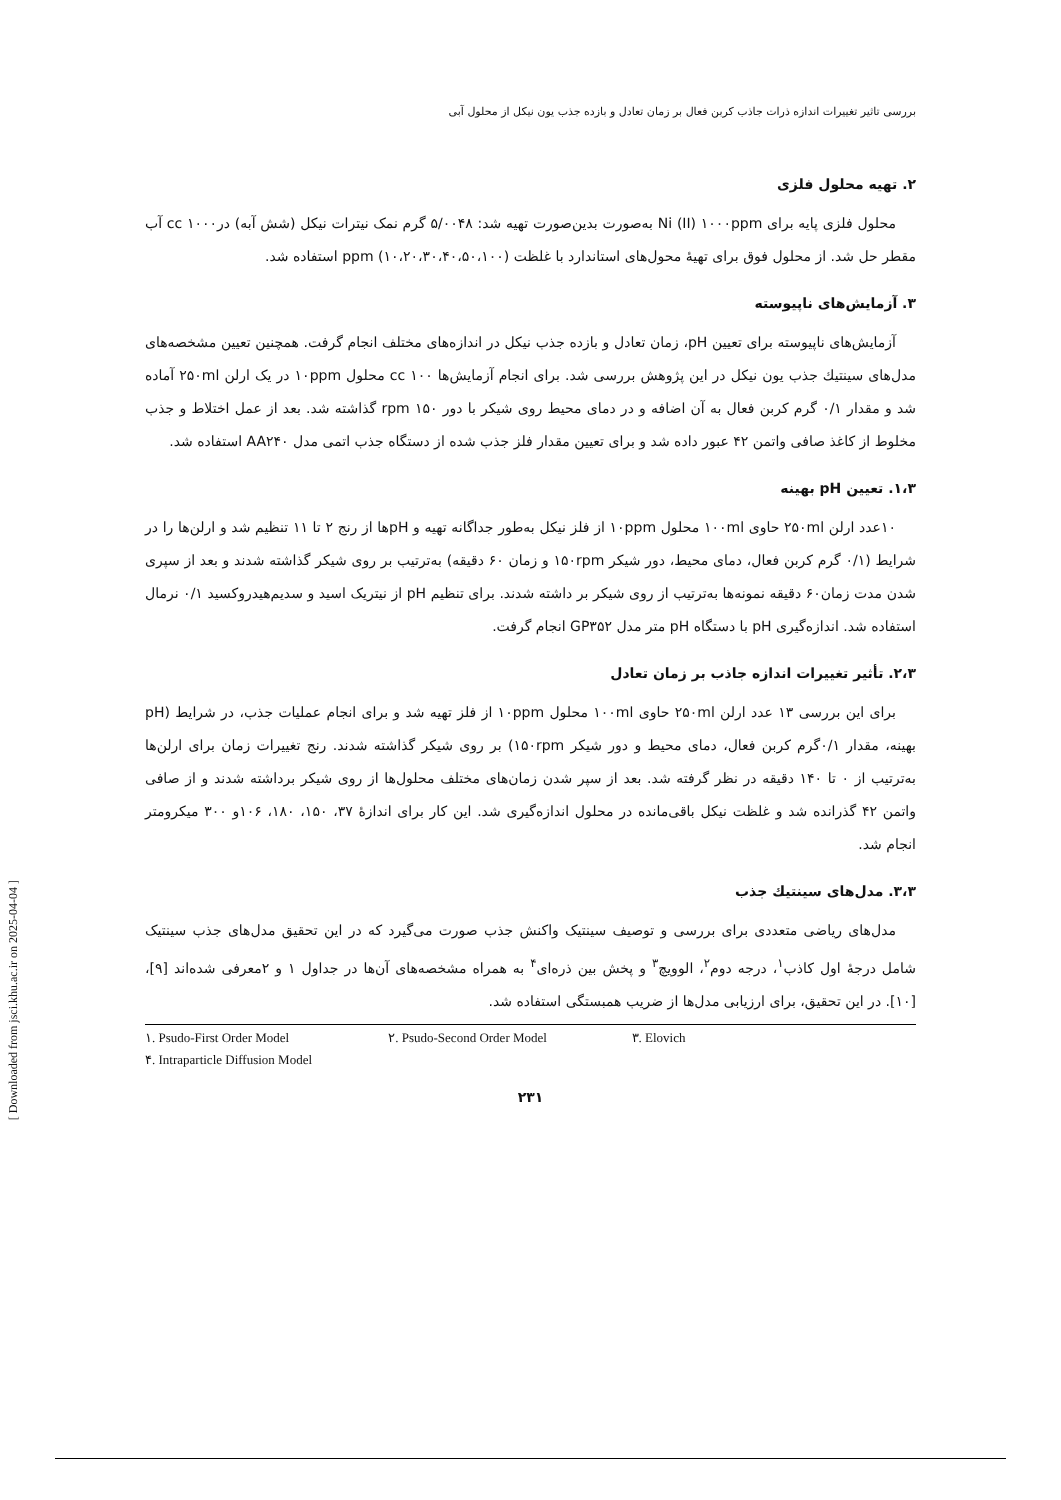بررسی تاثیر تغییرات اندازه ذرات جاذب کربن فعال بر زمان تعادل و بازده جذب یون نیکل از محلول آبی
۲. تهیه محلول فلزی
محلول فلزی پایه برای Ni (II) ۱۰۰۰ppm به‌صورت بدین‌صورت تهیه شد: ۵/۰۰۴۸ گرم نمک نیترات نیکل (شش آبه) درcc ۱۰۰۰ آب مقطر حل شد. از محلول فوق برای تهیهٔ محول‌های استاندارد با غلظت ppm (۱۰،۲۰،۳۰،۴۰،۵۰،۱۰۰) استفاده شد.
۳. آزمایش‌های ناپیوسته
آزمایش‌های ناپیوسته برای تعیین pH، زمان تعادل و بازده جذب نیکل در اندازه‌های مختلف انجام گرفت. همچنین تعیین مشخصه‌های مدل‌های سینتیك جذب یون نیکل در این پژوهش بررسی شد. برای انجام آزمایش‌ها cc ۱۰۰ محلول ۱۰ppm در یک ارلن ۲۵۰ml آماده شد و مقدار ۰/۱ گرم کربن فعال به آن اضافه و در دمای محیط روی شیکر با دور rpm ۱۵۰ گذاشته شد. بعد از عمل اختلاط و جذب مخلوط از کاغذ صافی واتمن ۴۲ عبور داده شد و برای تعیین مقدار فلز جذب شده از دستگاه جذب اتمی مدل AA۲۴۰ استفاده شد.
۱،۳. تعیین pH بهینه
۱۰عدد ارلن ۲۵۰ml حاوی ۱۰۰ml محلول ۱۰ppm از فلز نیکل به‌طور جداگانه تهیه و pHها از رنج ۲ تا ۱۱ تنظیم شد و ارلن‌ها را در شرایط (۰/۱ گرم کربن فعال، دمای محیط، دور شیکر ۱۵۰rpm و زمان ۶۰ دقیقه) به‌ترتیب بر روی شیکر گذاشته شدند و بعد از سپری شدن مدت زمان۶۰ دقیقه نمونه‌ها به‌ترتیب از روی شیکر بر داشته شدند. برای تنظیم pH از نیتریک اسید و سدیم‌هیدروکسید ۰/۱ نرمال استفاده شد. اندازه‌گیری pH با دستگاه pH متر مدل GP۳۵۲ انجام گرفت.
۲،۳. تأثیر تغییرات اندازه جاذب بر زمان تعادل
برای این بررسی ۱۳ عدد ارلن ۲۵۰ml حاوی ۱۰۰ml محلول ۱۰ppm از فلز تهیه شد و برای انجام عملیات جذب، در شرایط (pH بهینه، مقدار ۰/۱گرم کربن فعال، دمای محیط و دور شیکر ۱۵۰rpm) بر روی شیکر گذاشته شدند. رنج تغییرات زمان برای ارلن‌ها به‌ترتیب از ۰ تا ۱۴۰ دقیقه در نظر گرفته شد. بعد از سپر شدن زمان‌های مختلف محلول‌ها از روی شیکر برداشته شدند و از صافی واتمن ۴۲ گذرانده شد و غلظت نیکل باقی‌مانده در محلول اندازه‌گیری شد. این کار برای اندازهٔ ۳۷، ۱۵۰، ۱۸۰، ۱۰۶و ۳۰۰ میکرومتر انجام شد.
۳،۳. مدل‌های سینتیك جذب
مدل‌های ریاضی متعددی برای بررسی و توصیف سینتیک واکنش جذب صورت می‌گیرد که در این تحقیق مدل‌های جذب سینتیک شامل درجهٔ اول کاذب<sup>۱</sup>، درجه دوم<sup>۲</sup>، الوویچ<sup>۳</sup> و پخش بین ذره‌ای<sup>۴</sup> به همراه مشخصه‌های آن‌ها در جداول ۱ و ۲معرفی شده‌اند [۹]، [۱۰]. در این تحقیق، برای ارزیابی مدل‌ها از ضریب همبستگی استفاده شد.
۱. Psudo-First Order Model ۲. Psudo-Second Order Model ۳. Elovich
۴. Intraparticle Diffusion Model
۲۳۱
[ Downloaded from jsci.khu.ac.ir on 2025-04-04 ]